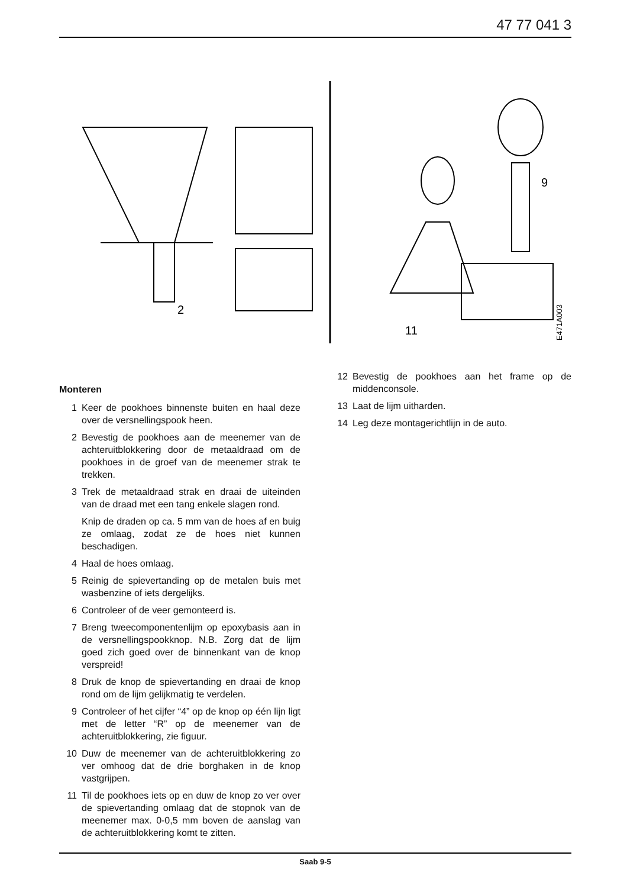47 77 041 3
2
9
11
E471A003
Monteren
1 Keer de pookhoes binnenste buiten en haal deze over de versnellingspook heen.
2 Bevestig de pookhoes aan de meenemer van de achteruitblokkering door de metaaldraad om de pookhoes in de groef van de meenemer strak te trekken.
3 Trek de metaaldraad strak en draai de uiteinden van de draad met een tang enkele slagen rond.
Knip de draden op ca. 5 mm van de hoes af en buig ze omlaag, zodat ze de hoes niet kunnen beschadigen.
4 Haal de hoes omlaag.
5 Reinig de spievertanding op de metalen buis met wasbenzine of iets dergelijks.
6 Controleer of de veer gemonteerd is.
7 Breng tweecomponentenlijm op epoxybasis aan in de versnellingspookknop. N.B. Zorg dat de lijm goed zich goed over de binnenkant van de knop verspreid!
8 Druk de knop de spievertanding en draai de knop rond om de lijm gelijkmatig te verdelen.
9 Controleer of het cijfer “4” op de knop op één lijn ligt met de letter “R” op de meenemer van de achteruitblokkering, zie figuur.
10 Duw de meenemer van de achteruitblokkering zo ver omhoog dat de drie borghaken in de knop vastgrijpen.
11 Til de pookhoes iets op en duw de knop zo ver over de spievertanding omlaag dat de stopnok van de meenemer max. 0-0,5 mm boven de aanslag van de achteruitblokkering komt te zitten.
12 Bevestig de pookhoes aan het frame op de middenconsole.
13 Laat de lijm uitharden.
14 Leg deze montagerichtlijn in de auto.
Saab 9-5